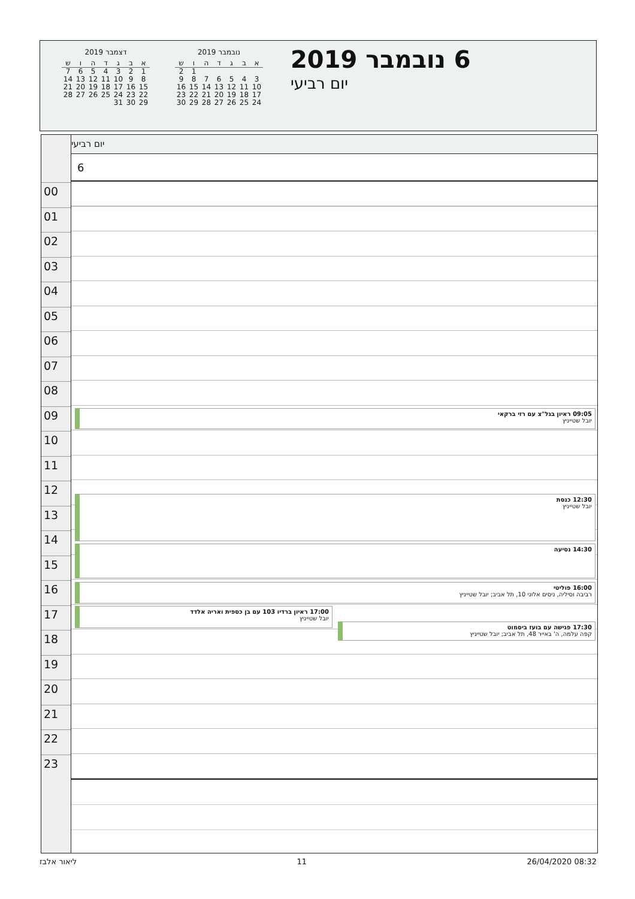נובמבר 2019
| א | ב | ג | ד | ה | ו | ש |
| --- | --- | --- | --- | --- | --- | --- |
| | | | | | 1 | 2 |
| 3 | 4 | 5 | 6 | 7 | 8 | 9 |
| 10 | 11 | 12 | 13 | 14 | 15 | 16 |
| 17 | 18 | 19 | 20 | 21 | 22 | 23 |
| 24 | 25 | 26 | 27 | 28 | 29 | 30 |
דצמבר 2019
| א | ב | ג | ד | ה | ו | ש |
| --- | --- | --- | --- | --- | --- | --- |
| 1 | 2 | 3 | 4 | 5 | 6 | 7 |
| 8 | 9 | 10 | 11 | 12 | 13 | 14 |
| 15 | 16 | 17 | 18 | 19 | 20 | 21 |
| 22 | 23 | 24 | 25 | 26 | 27 | 28 |
| 29 | 30 | 31 | | | | |
6 נובמבר 2019
יום רביעי
יום רביעי
6
09:05 ראיון בגל"צ עם רזי ברקאי
יובל שטייניץ
12:30 כנסת
יובל שטייניץ
14:30 נסיעה
16:00 פוליטי
רביבה וסיליה, ניסים אלוני 10, תל אביב; יובל שטייניץ
17:00 ראיון ברדיו 103 עם בן כספית ואריה אלדד
יובל שטייניץ
17:30 פגישה עם בועז ביסמוט
קפה עלמה, ה' באייר 48, תל אביב; יובל שטייניץ
00
01
02
03
04
05
06
07
08
09
10
11
12
13
14
15
16
17
18
19
20
21
22
23
ליאור אלבז 11 26/04/2020 08:32